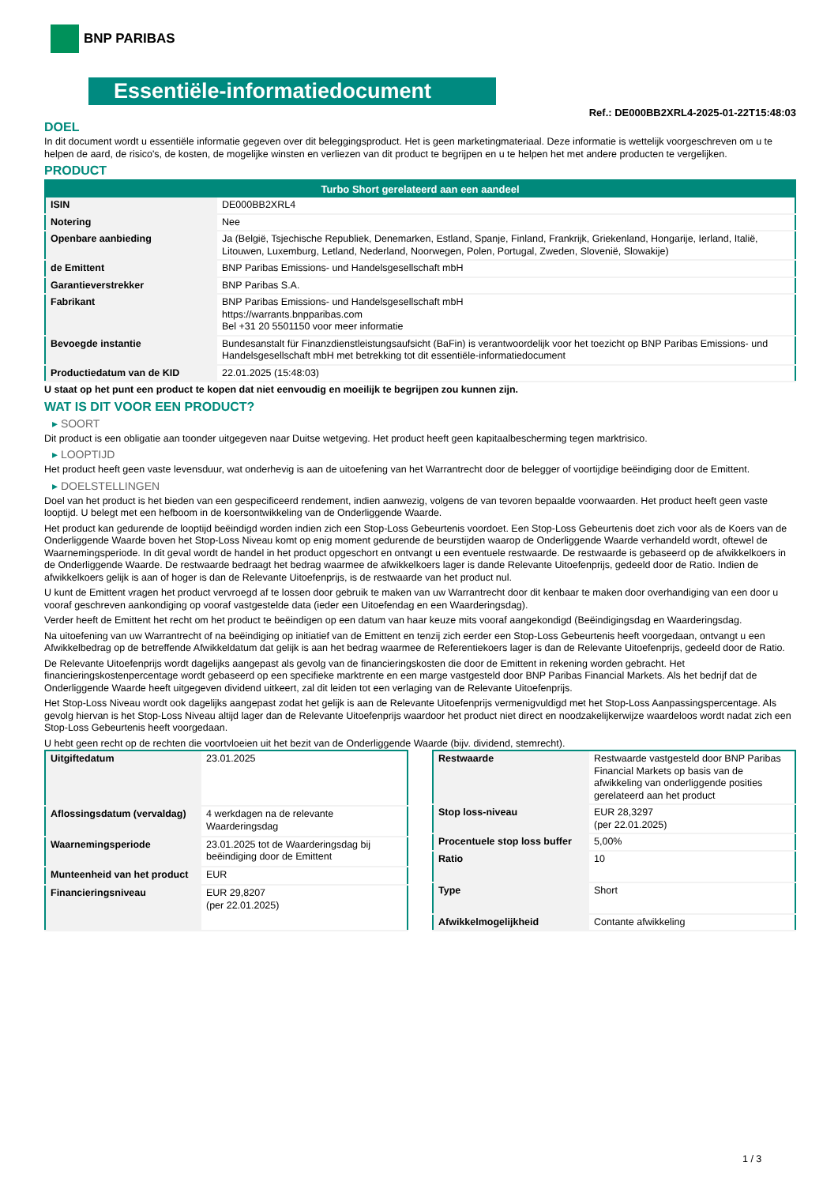BNP PARIBAS
Essentiële-informatiedocument
Ref.: DE000BB2XRL4-2025-01-22T15:48:03
DOEL
In dit document wordt u essentiële informatie gegeven over dit beleggingsproduct. Het is geen marketingmateriaal. Deze informatie is wettelijk voorgeschreven om u te helpen de aard, de risico's, de kosten, de mogelijke winsten en verliezen van dit product te begrijpen en u te helpen het met andere producten te vergelijken.
PRODUCT
| Turbo Short gerelateerd aan een aandeel | |
| --- | --- |
| ISIN | DE000BB2XRL4 |
| Notering | Nee |
| Openbare aanbieding | Ja (België, Tsjechische Republiek, Denemarken, Estland, Spanje, Finland, Frankrijk, Griekenland, Hongarije, Ierland, Italië, Litouwen, Luxemburg, Letland, Nederland, Noorwegen, Polen, Portugal, Zweden, Slovenië, Slowakije) |
| de Emittent | BNP Paribas Emissions- und Handelsgesellschaft mbH |
| Garantieverstrekker | BNP Paribas S.A. |
| Fabrikant | BNP Paribas Emissions- und Handelsgesellschaft mbH https://warrants.bnpparibas.com Bel +31 20 5501150 voor meer informatie |
| Bevoegde instantie | Bundesanstalt für Finanzdienstleistungsaufsicht (BaFin) is verantwoordelijk voor het toezicht op BNP Paribas Emissions- und Handelsgesellschaft mbH met betrekking tot dit essentiële-informatiedocument |
| Productiedatum van de KID | 22.01.2025 (15:48:03) |
U staat op het punt een product te kopen dat niet eenvoudig en moeilijk te begrijpen zou kunnen zijn.
WAT IS DIT VOOR EEN PRODUCT?
▸ SOORT
Dit product is een obligatie aan toonder uitgegeven naar Duitse wetgeving. Het product heeft geen kapitaalbescherming tegen marktrisico.
▸ LOOPTIJD
Het product heeft geen vaste levensduur, wat onderhevig is aan de uitoefening van het Warrantrecht door de belegger of voortijdige beëindiging door de Emittent.
▸ DOELSTELLINGEN
Doel van het product is het bieden van een gespecificeerd rendement, indien aanwezig, volgens de van tevoren bepaalde voorwaarden. Het product heeft geen vaste looptijd. U belegt met een hefboom in de koersontwikkeling van de Onderliggende Waarde.
Het product kan gedurende de looptijd beëindigd worden indien zich een Stop-Loss Gebeurtenis voordoet. Een Stop-Loss Gebeurtenis doet zich voor als de Koers van de Onderliggende Waarde boven het Stop-Loss Niveau komt op enig moment gedurende de beurstijden waarop de Onderliggende Waarde verhandeld wordt, oftewel de Waarnemingsperiode. In dit geval wordt de handel in het product opgeschort en ontvangt u een eventuele restwaarde. De restwaarde is gebaseerd op de afwikkelkoers in de Onderliggende Waarde. De restwaarde bedraagt het bedrag waarmee de afwikkelkoers lager is dande Relevante Uitoefenprijs, gedeeld door de Ratio. Indien de afwikkelkoers gelijk is aan of hoger is dan de Relevante Uitoefenprijs, is de restwaarde van het product nul.
U kunt de Emittent vragen het product vervroegd af te lossen door gebruik te maken van uw Warrantrecht door dit kenbaar te maken door overhandiging van een door u vooraf geschreven aankondiging op vooraf vastgestelde data (ieder een Uitoefendag en een Waarderingsdag).
Verder heeft de Emittent het recht om het product te beëindigen op een datum van haar keuze mits vooraf aangekondigd (Beëindigingsdag en Waarderingsdag.
Na uitoefening van uw Warrantrecht of na beëindiging op initiatief van de Emittent en tenzij zich eerder een Stop-Loss Gebeurtenis heeft voorgedaan, ontvangt u een Afwikkelbedrag op de betreffende Afwikkeldatum dat gelijk is aan het bedrag waarmee de Referentiekoers lager is dan de Relevante Uitoefenprijs, gedeeld door de Ratio.
De Relevante Uitoefenprijs wordt dagelijks aangepast als gevolg van de financieringskosten die door de Emittent in rekening worden gebracht. Het financieringskostenpercentage wordt gebaseerd op een specifieke marktrente en een marge vastgesteld door BNP Paribas Financial Markets. Als het bedrijf dat de Onderliggende Waarde heeft uitgegeven dividend uitkeert, zal dit leiden tot een verlaging van de Relevante Uitoefenprijs.
Het Stop-Loss Niveau wordt ook dagelijks aangepast zodat het gelijk is aan de Relevante Uitoefenprijs vermenigvuldigd met het Stop-Loss Aanpassingspercentage. Als gevolg hiervan is het Stop-Loss Niveau altijd lager dan de Relevante Uitoefenprijs waardoor het product niet direct en noodzakelijkerwijze waardeloos wordt nadat zich een Stop-Loss Gebeurtenis heeft voorgedaan.
U hebt geen recht op de rechten die voortvloeien uit het bezit van de Onderliggende Waarde (bijv. dividend, stemrecht).
| Uitgiftedatum | 23.01.2025 |
| Aflossingsdatum (vervaldag) | 4 werkdagen na de relevante Waarderingsdag |
| Waarnemingsperiode | 23.01.2025 tot de Waarderingsdag bij beëindiging door de Emittent |
| Munteenheid van het product | EUR |
| Financieringsniveau | EUR 29,8207 (per 22.01.2025) |
| Restwaarde | Restwaarde vastgesteld door BNP Paribas Financial Markets op basis van de afwikkeling van onderliggende posities gerelateerd aan het product |
| Stop loss-niveau | EUR 28,3297 (per 22.01.2025) |
| Procentuele stop loss buffer | 5,00% |
| Ratio | 10 |
| Type | Short |
| Afwikkelmogelijkheid | Contante afwikkeling |
1 / 3